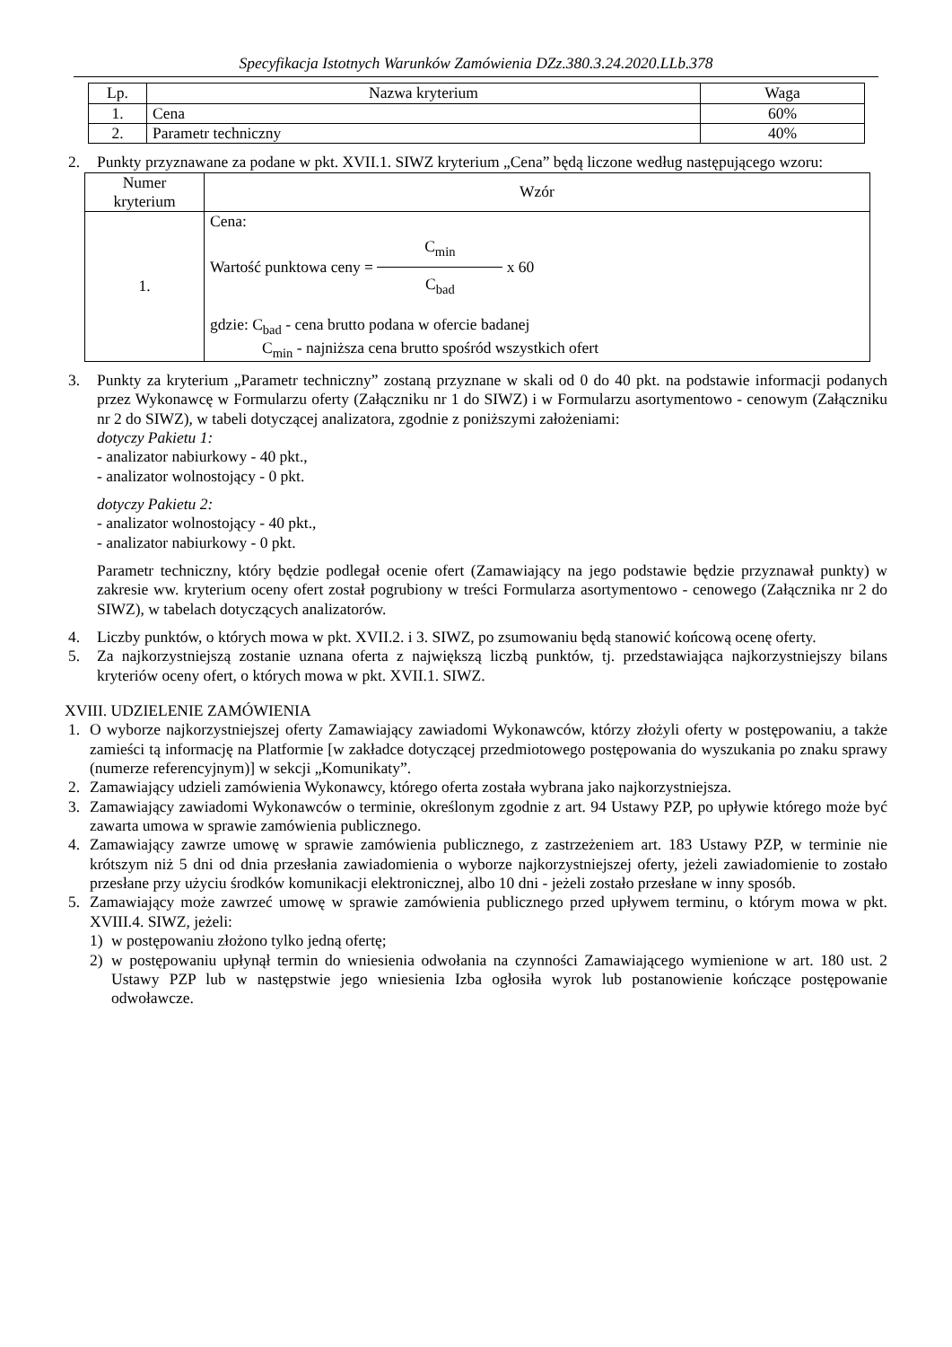Specyfikacja Istotnych Warunków Zamówienia DZz.380.3.24.2020.LLb.378
| Lp. | Nazwa kryterium | Waga |
| --- | --- | --- |
| 1. | Cena | 60% |
| 2. | Parametr techniczny | 40% |
2. Punkty przyznawane za podane w pkt. XVII.1. SIWZ kryterium „Cena” będą liczone według następującego wzoru:
| Numer kryterium | Wzór |
| --- | --- |
| 1. | Cena: Wartość punktowa ceny = C<sub>min</sub> C<sub>bad</sub> x 60 gdzie: C<sub>bad</sub> - cena brutto podana w ofercie badanej C<sub>min</sub> - najniższa cena brutto spośród wszystkich ofert |
3. Punkty za kryterium „Parametr techniczny” zostaną przyznane w skali od 0 do 40 pkt. na podstawie informacji podanych przez Wykonawcę w Formularzu oferty (Załączniku nr 1 do SIWZ) i w Formularzu asortymentowo - cenowym (Załączniku nr 2 do SIWZ), w tabeli dotyczącej analizatora, zgodnie z poniższymi założeniami:
dotyczy Pakietu 1:
- analizator nabiurkowy - 40 pkt.,
- analizator wolnostojący - 0 pkt.
dotyczy Pakietu 2:
- analizator wolnostojący - 40 pkt.,
- analizator nabiurkowy - 0 pkt.
Parametr techniczny, który będzie podlegał ocenie ofert (Zamawiający na jego podstawie będzie przyznawał punkty) w zakresie ww. kryterium oceny ofert został pogrubiony w treści Formularza asortymentowo - cenowego (Załącznika nr 2 do SIWZ), w tabelach dotyczących analizatorów.
4. Liczby punktów, o których mowa w pkt. XVII.2. i 3. SIWZ, po zsumowaniu będą stanowić końcową ocenę oferty.
5. Za najkorzystniejszą zostanie uznana oferta z największą liczbą punktów, tj. przedstawiająca najkorzystniejszy bilans kryteriów oceny ofert, o których mowa w pkt. XVII.1. SIWZ.
XVIII. UDZIELENIE ZAMÓWIENIA
1. O wyborze najkorzystniejszej oferty Zamawiający zawiadomi Wykonawców, którzy złożyli oferty w postępowaniu, a także zamieści tą informację na Platformie [w zakładce dotyczącej przedmiotowego postępowania do wyszukania po znaku sprawy (numerze referencyjnym)] w sekcji „Komunikaty”.
2. Zamawiający udzieli zamówienia Wykonawcy, którego oferta została wybrana jako najkorzystniejsza.
3. Zamawiający zawiadomi Wykonawców o terminie, określonym zgodnie z art. 94 Ustawy PZP, po upływie którego może być zawarta umowa w sprawie zamówienia publicznego.
4. Zamawiający zawrze umowę w sprawie zamówienia publicznego, z zastrzeżeniem art. 183 Ustawy PZP, w terminie nie krótszym niż 5 dni od dnia przesłania zawiadomienia o wyborze najkorzystniejszej oferty, jeżeli zawiadomienie to zostało przesłane przy użyciu środków komunikacji elektronicznej, albo 10 dni - jeżeli zostało przesłane w inny sposób.
5. Zamawiający może zawrzeć umowę w sprawie zamówienia publicznego przed upływem terminu, o którym mowa w pkt. XVIII.4. SIWZ, jeżeli:
1) w postępowaniu złożono tylko jedną ofertę;
2) w postępowaniu upłynął termin do wniesienia odwołania na czynności Zamawiającego wymienione w art. 180 ust. 2 Ustawy PZP lub w następstwie jego wniesienia Izba ogłosiła wyrok lub postanowienie kończące postępowanie odwoławcze.